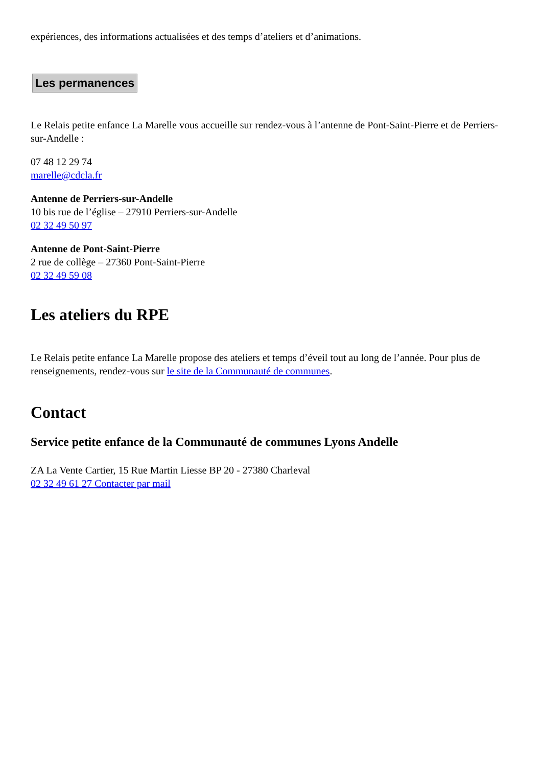expériences, des informations actualisées et des temps d’ateliers et d’animations.
Les permanences
Le Relais petite enfance La Marelle vous accueille sur rendez-vous à l’antenne de Pont-Saint-Pierre et de Perriers-sur-Andelle :
07 48 12 29 74
marelle@cdcla.fr
Antenne de Perriers-sur-Andelle
10 bis rue de l’église – 27910 Perriers-sur-Andelle
02 32 49 50 97
Antenne de Pont-Saint-Pierre
2 rue de collège – 27360 Pont-Saint-Pierre
02 32 49 59 08
Les ateliers du RPE
Le Relais petite enfance La Marelle propose des ateliers et temps d’éveil tout au long de l’année. Pour plus de renseignements, rendez-vous sur le site de la Communauté de communes.
Contact
Service petite enfance de la Communauté de communes Lyons Andelle
ZA La Vente Cartier, 15 Rue Martin Liesse BP 20 - 27380 Charleval
02 32 49 61 27 Contacter par mail